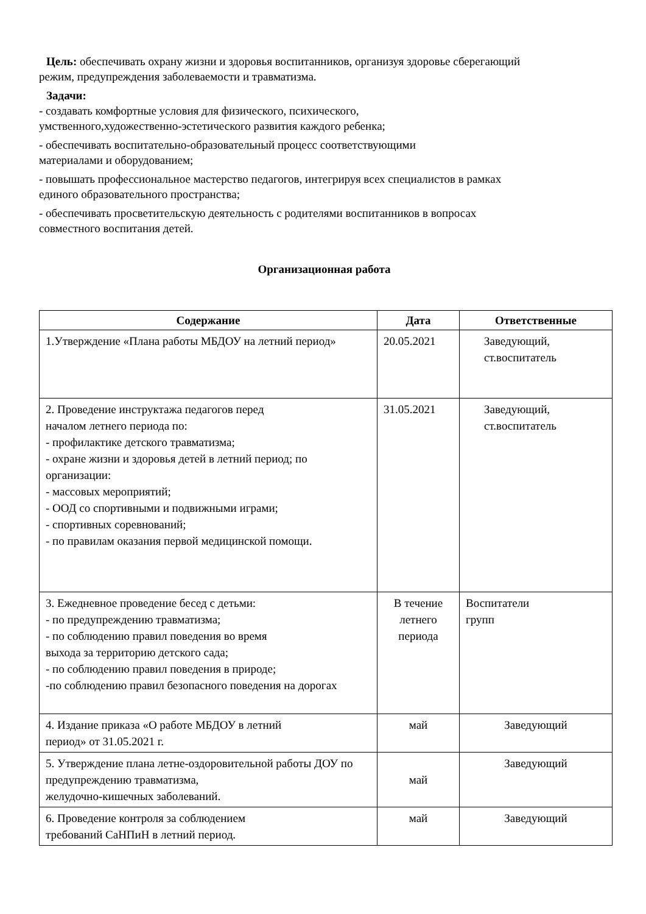Цель: обеспечивать охрану жизни и здоровья воспитанников, организуя здоровье сберегающий
режим, предупреждения заболеваемости и травматизма.
Задачи:
- создавать комфортные условия для физического, психического,
умственного,художественно-эстетического развития каждого ребенка;
- обеспечивать воспитательно-образовательный процесс соответствующими
материалами и оборудованием;
- повышать профессиональное мастерство педагогов, интегрируя всех специалистов в рамках
единого образовательного пространства;
- обеспечивать просветительскую деятельность с родителями воспитанников в вопросах
совместного воспитания детей.
Организационная работа
| Содержание | Дата | Ответственные |
| --- | --- | --- |
| 1.Утверждение «Плана работы МБДОУ на летний период» | 20.05.2021 | Заведующий, ст.воспитатель |
| 2. Проведение инструктажа педагогов перед началом летнего периода по: - профилактике детского травматизма; - охране жизни и здоровья детей в летний период; по организации: - массовых мероприятий; - ООД со спортивными и подвижными играми; - спортивных соревнований; - по правилам оказания первой медицинской помощи. | 31.05.2021 | Заведующий, ст.воспитатель |
| 3. Ежедневное проведение бесед с детьми: - по предупреждению травматизма; - по соблюдению правил поведения во время выхода за территорию детского сада; - по соблюдению правил поведения в природе; -по соблюдению правил безопасного поведения на дорогах | В течение летнего периода | Воспитатели групп |
| 4. Издание приказа «О работе МБДОУ в летний период» от 31.05.2021 г. | май | Заведующий |
| 5. Утверждение плана летне-оздоровительной работы ДОУ по предупреждению травматизма, желудочно-кишечных заболеваний. | май | Заведующий |
| 6. Проведение контроля за соблюдением требований СаНПиН в летний период. | май | Заведующий |